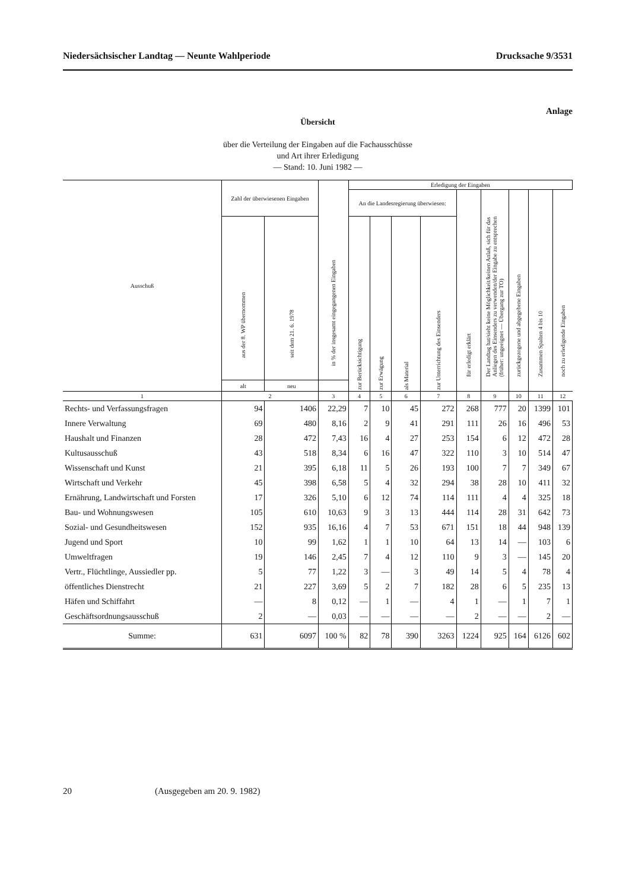Niedersächsischer Landtag — Neunte Wahlperiode Drucksache 9/3531
Anlage
Übersicht
über die Verteilung der Eingaben auf die Fachausschüsse
und Art ihrer Erledigung
— Stand: 10. Juni 1982 —
| Ausschuß | Zahl der überwiesenen Eingaben | | in % der insgesamt eingegangenen Eingaben | Erledigung der Eingaben | | | | | | | | |
| --- | --- | --- | --- | --- | --- | --- | --- | --- | --- | --- | --- | --- |
| | | | | An die Landesregierung überwiesen: | | | | für erledigt erklärt | Der Landtag hat/sieht keine Möglichkeit/keinen Anlaß, sich für das Anliegen des Einsenders zu verwenden/der Eingabe zu entsprechen (früher: ungeeignet — Übergang zur TO) | zurückgezogene und abgegebene Eingaben | Zusammen Spalten 4 bis 10 | noch zu erledigende Eingaben |
| | aus der 8. WP übernommen | seit dem 21. 6. 1978 | | zur Berücksichtigung | zur Erwägung | als Material | zur Unterrichtung des Einsenders | | | | | |
| | alt | neu | | | | | | | | | | |
| 1 | 2 | | 3 | 4 | 5 | 6 | 7 | 8 | 9 | 10 | 11 | 12 |
| Rechts- und Verfassungsfragen | 94 | 1406 | 22,29 | 7 | 10 | 45 | 272 | 268 | 777 | 20 | 1399 | 101 |
| Innere Verwaltung | 69 | 480 | 8,16 | 2 | 9 | 41 | 291 | 111 | 26 | 16 | 496 | 53 |
| Haushalt und Finanzen | 28 | 472 | 7,43 | 16 | 4 | 27 | 253 | 154 | 6 | 12 | 472 | 28 |
| Kultusausschuß | 43 | 518 | 8,34 | 6 | 16 | 47 | 322 | 110 | 3 | 10 | 514 | 47 |
| Wissenschaft und Kunst | 21 | 395 | 6,18 | 11 | 5 | 26 | 193 | 100 | 7 | 7 | 349 | 67 |
| Wirtschaft und Verkehr | 45 | 398 | 6,58 | 5 | 4 | 32 | 294 | 38 | 28 | 10 | 411 | 32 |
| Ernährung, Landwirtschaft und Forsten | 17 | 326 | 5,10 | 6 | 12 | 74 | 114 | 111 | 4 | 4 | 325 | 18 |
| Bau- und Wohnungswesen | 105 | 610 | 10,63 | 9 | 3 | 13 | 444 | 114 | 28 | 31 | 642 | 73 |
| Sozial- und Gesundheitswesen | 152 | 935 | 16,16 | 4 | 7 | 53 | 671 | 151 | 18 | 44 | 948 | 139 |
| Jugend und Sport | 10 | 99 | 1,62 | 1 | 1 | 10 | 64 | 13 | 14 | — | 103 | 6 |
| Umweltfragen | 19 | 146 | 2,45 | 7 | 4 | 12 | 110 | 9 | 3 | — | 145 | 20 |
| Vertr., Flüchtlinge, Aussiedler pp. | 5 | 77 | 1,22 | 3 | — | 3 | 49 | 14 | 5 | 4 | 78 | 4 |
| öffentliches Dienstrecht | 21 | 227 | 3,69 | 5 | 2 | 7 | 182 | 28 | 6 | 5 | 235 | 13 |
| Häfen und Schiffahrt | — | 8 | 0,12 | — | 1 | — | 4 | 1 | — | 1 | 7 | 1 |
| Geschäftsordnungsausschuß | 2 | — | 0,03 | — | — | — | — | 2 | — | — | 2 | — |
| Summe: | 631 | 6097 | 100 % | 82 | 78 | 390 | 3263 | 1224 | 925 | 164 | 6126 | 602 |
20 (Ausgegeben am 20. 9. 1982)